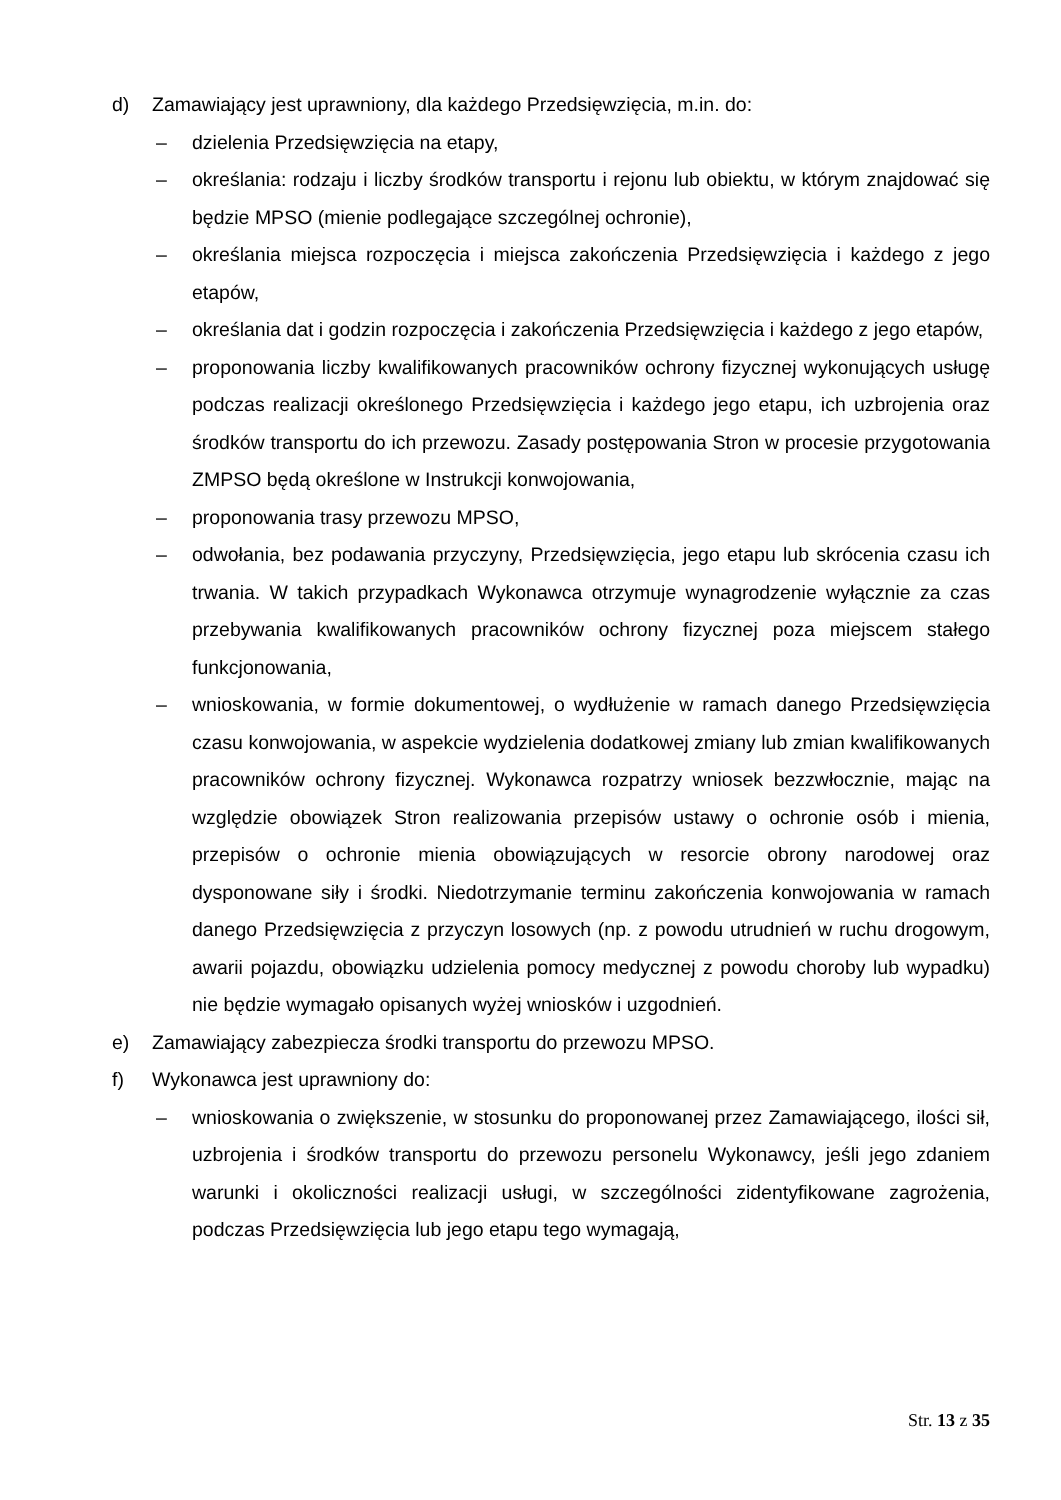d) Zamawiający jest uprawniony, dla każdego Przedsięwzięcia, m.in. do:
– dzielenia Przedsięwzięcia na etapy,
– określania: rodzaju i liczby środków transportu i rejonu lub obiektu, w którym znajdować się będzie MPSO (mienie podlegające szczególnej ochronie),
– określania miejsca rozpoczęcia i miejsca zakończenia Przedsięwzięcia i każdego z jego etapów,
– określania dat i godzin rozpoczęcia i zakończenia Przedsięwzięcia i każdego z jego etapów,
– proponowania liczby kwalifikowanych pracowników ochrony fizycznej wykonujących usługę podczas realizacji określonego Przedsięwzięcia i każdego jego etapu, ich uzbrojenia oraz środków transportu do ich przewozu. Zasady postępowania Stron w procesie przygotowania ZMPSO będą określone w Instrukcji konwojowania,
– proponowania trasy przewozu MPSO,
– odwołania, bez podawania przyczyny, Przedsięwzięcia, jego etapu lub skrócenia czasu ich trwania. W takich przypadkach Wykonawca otrzymuje wynagrodzenie wyłącznie za czas przebywania kwalifikowanych pracowników ochrony fizycznej poza miejscem stałego funkcjonowania,
– wnioskowania, w formie dokumentowej, o wydłużenie w ramach danego Przedsięwzięcia czasu konwojowania, w aspekcie wydzielenia dodatkowej zmiany lub zmian kwalifikowanych pracowników ochrony fizycznej. Wykonawca rozpatrzy wniosek bezzwłocznie, mając na względzie obowiązek Stron realizowania przepisów ustawy o ochronie osób i mienia, przepisów o ochronie mienia obowiązujących w resorcie obrony narodowej oraz dysponowane siły i środki. Niedotrzymanie terminu zakończenia konwojowania w ramach danego Przedsięwzięcia z przyczyn losowych (np. z powodu utrudnień w ruchu drogowym, awarii pojazdu, obowiązku udzielenia pomocy medycznej z powodu choroby lub wypadku) nie będzie wymagało opisanych wyżej wniosków i uzgodnień.
e) Zamawiający zabezpiecza środki transportu do przewozu MPSO.
f) Wykonawca jest uprawniony do:
– wnioskowania o zwiększenie, w stosunku do proponowanej przez Zamawiającego, ilości sił, uzbrojenia i środków transportu do przewozu personelu Wykonawcy, jeśli jego zdaniem warunki i okoliczności realizacji usługi, w szczególności zidentyfikowane zagrożenia, podczas Przedsięwzięcia lub jego etapu tego wymagają,
Str. 13 z 35